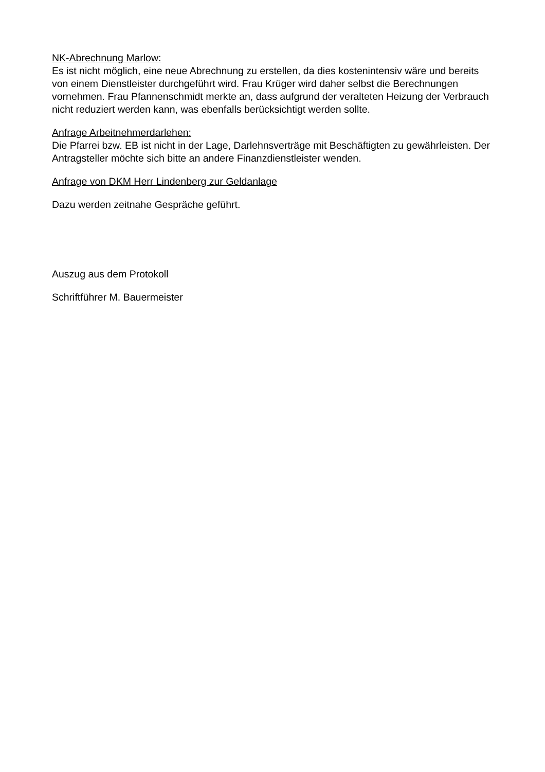NK-Abrechnung Marlow:
Es ist nicht möglich, eine neue Abrechnung zu erstellen, da dies kostenintensiv wäre und bereits von einem Dienstleister durchgeführt wird. Frau Krüger wird daher selbst die Berechnungen vornehmen. Frau Pfannenschmidt merkte an, dass aufgrund der veralteten Heizung der Verbrauch nicht reduziert werden kann, was ebenfalls berücksichtigt werden sollte.
Anfrage Arbeitnehmerdarlehen:
Die Pfarrei bzw. EB ist nicht in der Lage, Darlehnsverträge mit Beschäftigten zu gewährleisten. Der Antragsteller möchte sich bitte an andere Finanzdienstleister wenden.
Anfrage von DKM Herr Lindenberg zur Geldanlage
Dazu werden zeitnahe Gespräche geführt.
Auszug aus dem Protokoll
Schriftführer M. Bauermeister